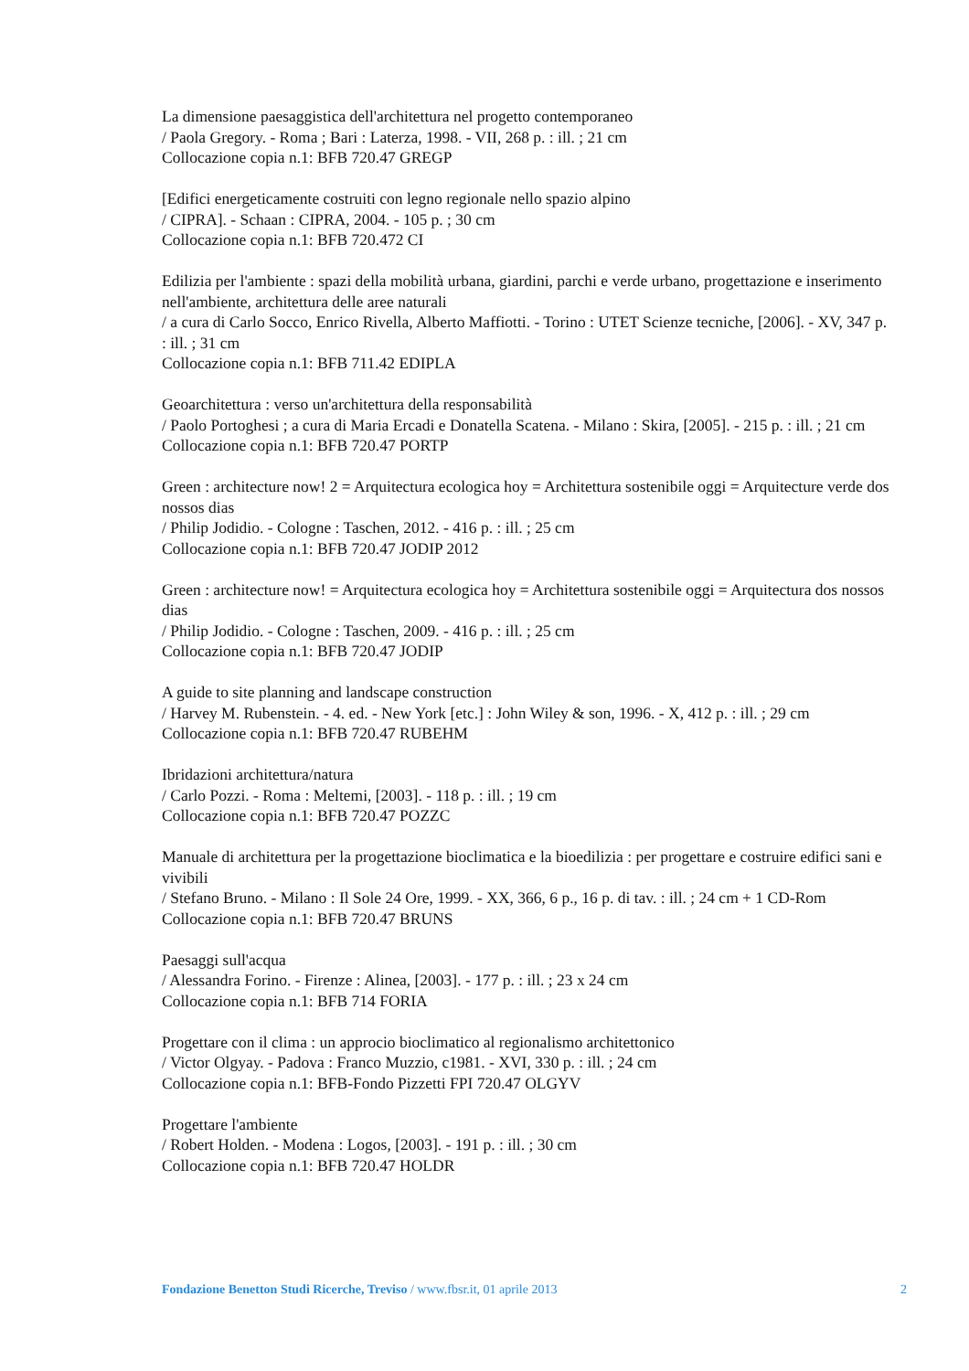La dimensione paesaggistica dell'architettura nel progetto contemporaneo
/ Paola Gregory. - Roma ; Bari : Laterza, 1998. - VII, 268 p. : ill. ; 21 cm
Collocazione copia n.1: BFB 720.47 GREGP
[Edifici energeticamente costruiti con legno regionale nello spazio alpino
/ CIPRA]. - Schaan : CIPRA, 2004. - 105 p. ; 30 cm
Collocazione copia n.1: BFB 720.472 CI
Edilizia per l'ambiente : spazi della mobilità urbana, giardini, parchi e verde urbano, progettazione e inserimento nell'ambiente, architettura delle aree naturali
/ a cura di Carlo Socco, Enrico Rivella, Alberto Maffiotti. - Torino : UTET Scienze tecniche, [2006]. - XV, 347 p. : ill. ; 31 cm
Collocazione copia n.1: BFB 711.42 EDIPLA
Geoarchitettura : verso un'architettura della responsabilità
/ Paolo Portoghesi ; a cura di Maria Ercadi e Donatella Scatena. - Milano : Skira, [2005]. - 215 p. : ill. ; 21 cm
Collocazione copia n.1: BFB 720.47 PORTP
Green : architecture now! 2 = Arquitectura ecologica hoy = Architettura sostenibile oggi = Arquitecture verde dos nossos dias
/ Philip Jodidio. - Cologne : Taschen, 2012. - 416 p. : ill. ; 25 cm
Collocazione copia n.1: BFB 720.47 JODIP 2012
Green : architecture now! = Arquitectura ecologica hoy = Architettura sostenibile oggi = Arquitectura dos nossos dias
/ Philip Jodidio. - Cologne : Taschen, 2009. - 416 p. : ill. ; 25 cm
Collocazione copia n.1: BFB 720.47 JODIP
A guide to site planning and landscape construction
/ Harvey M. Rubenstein. - 4. ed. - New York [etc.] : John Wiley & son, 1996. - X, 412 p. : ill. ; 29 cm
Collocazione copia n.1: BFB 720.47 RUBEHM
Ibridazioni architettura/natura
/ Carlo Pozzi. - Roma : Meltemi, [2003]. - 118 p. : ill. ; 19 cm
Collocazione copia n.1: BFB 720.47 POZZC
Manuale di architettura per la progettazione bioclimatica e la bioedilizia : per progettare e costruire edifici sani e vivibili
/ Stefano Bruno. - Milano : Il Sole 24 Ore, 1999. - XX, 366, 6 p., 16 p. di tav. : ill. ; 24 cm + 1 CD-Rom
Collocazione copia n.1: BFB 720.47 BRUNS
Paesaggi sull'acqua
/ Alessandra Forino. - Firenze : Alinea, [2003]. - 177 p. : ill. ; 23 x 24 cm
Collocazione copia n.1: BFB 714 FORIA
Progettare con il clima : un approcio bioclimatico al regionalismo architettonico
/ Victor Olgyay. - Padova : Franco Muzzio, c1981. - XVI, 330 p. : ill. ; 24 cm
Collocazione copia n.1: BFB-Fondo Pizzetti FPI 720.47 OLGYV
Progettare l'ambiente
/ Robert Holden. - Modena : Logos, [2003]. - 191 p. : ill. ; 30 cm
Collocazione copia n.1: BFB 720.47 HOLDR
Fondazione Benetton Studi Ricerche, Treviso / www.fbsr.it, 01 aprile 2013 2